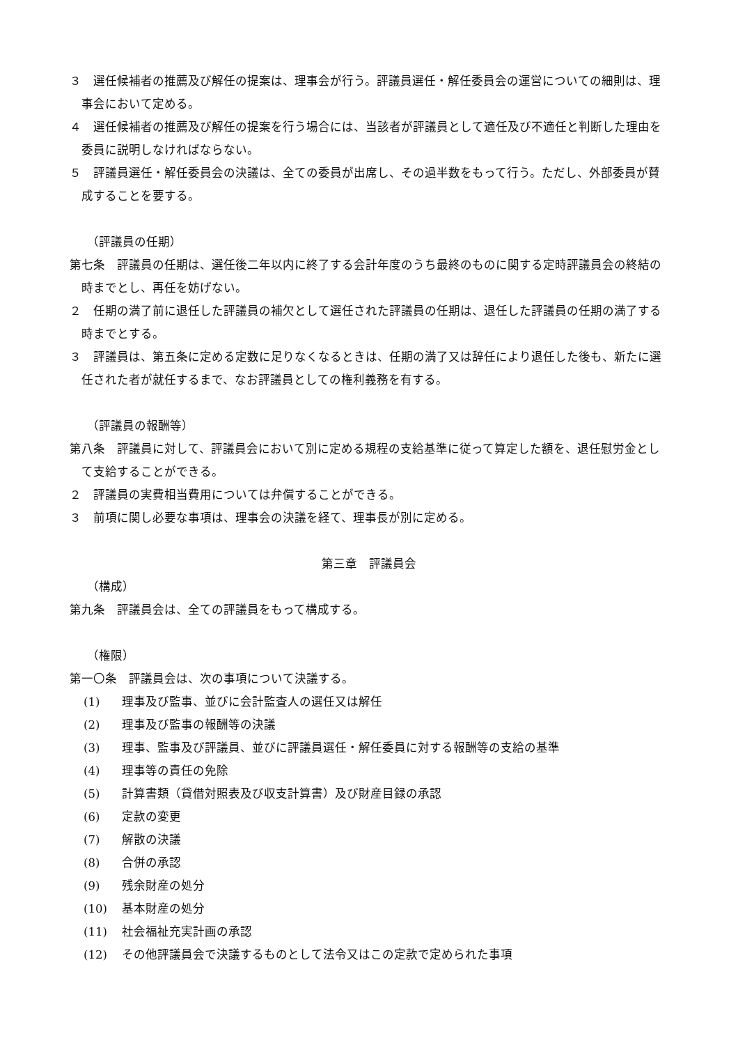３　選任候補者の推薦及び解任の提案は、理事会が行う。評議員選任・解任委員会の運営についての細則は、理事会において定める。
４　選任候補者の推薦及び解任の提案を行う場合には、当該者が評議員として適任及び不適任と判断した理由を委員に説明しなければならない。
５　評議員選任・解任委員会の決議は、全ての委員が出席し、その過半数をもって行う。ただし、外部委員が賛成することを要する。
（評議員の任期）
第七条　評議員の任期は、選任後二年以内に終了する会計年度のうち最終のものに関する定時評議員会の終結の時までとし、再任を妨げない。
２　任期の満了前に退任した評議員の補欠として選任された評議員の任期は、退任した評議員の任期の満了する時までとする。
３　評議員は、第五条に定める定数に足りなくなるときは、任期の満了又は辞任により退任した後も、新たに選任された者が就任するまで、なお評議員としての権利義務を有する。
（評議員の報酬等）
第八条　評議員に対して、評議員会において別に定める規程の支給基準に従って算定した額を、退任慰労金として支給することができる。
２　評議員の実費相当費用については弁償することができる。
３　前項に関し必要な事項は、理事会の決議を経て、理事長が別に定める。
第三章　評議員会
（構成）
第九条　評議員会は、全ての評議員をもって構成する。
（権限）
第一〇条　評議員会は、次の事項について決議する。
(1) 理事及び監事、並びに会計監査人の選任又は解任
(2) 理事及び監事の報酬等の決議
(3) 理事、監事及び評議員、並びに評議員選任・解任委員に対する報酬等の支給の基準
(4) 理事等の責任の免除
(5) 計算書類（貸借対照表及び収支計算書）及び財産目録の承認
(6) 定款の変更
(7) 解散の決議
(8) 合併の承認
(9) 残余財産の処分
(10) 基本財産の処分
(11) 社会福祉充実計画の承認
(12) その他評議員会で決議するものとして法令又はこの定款で定められた事項